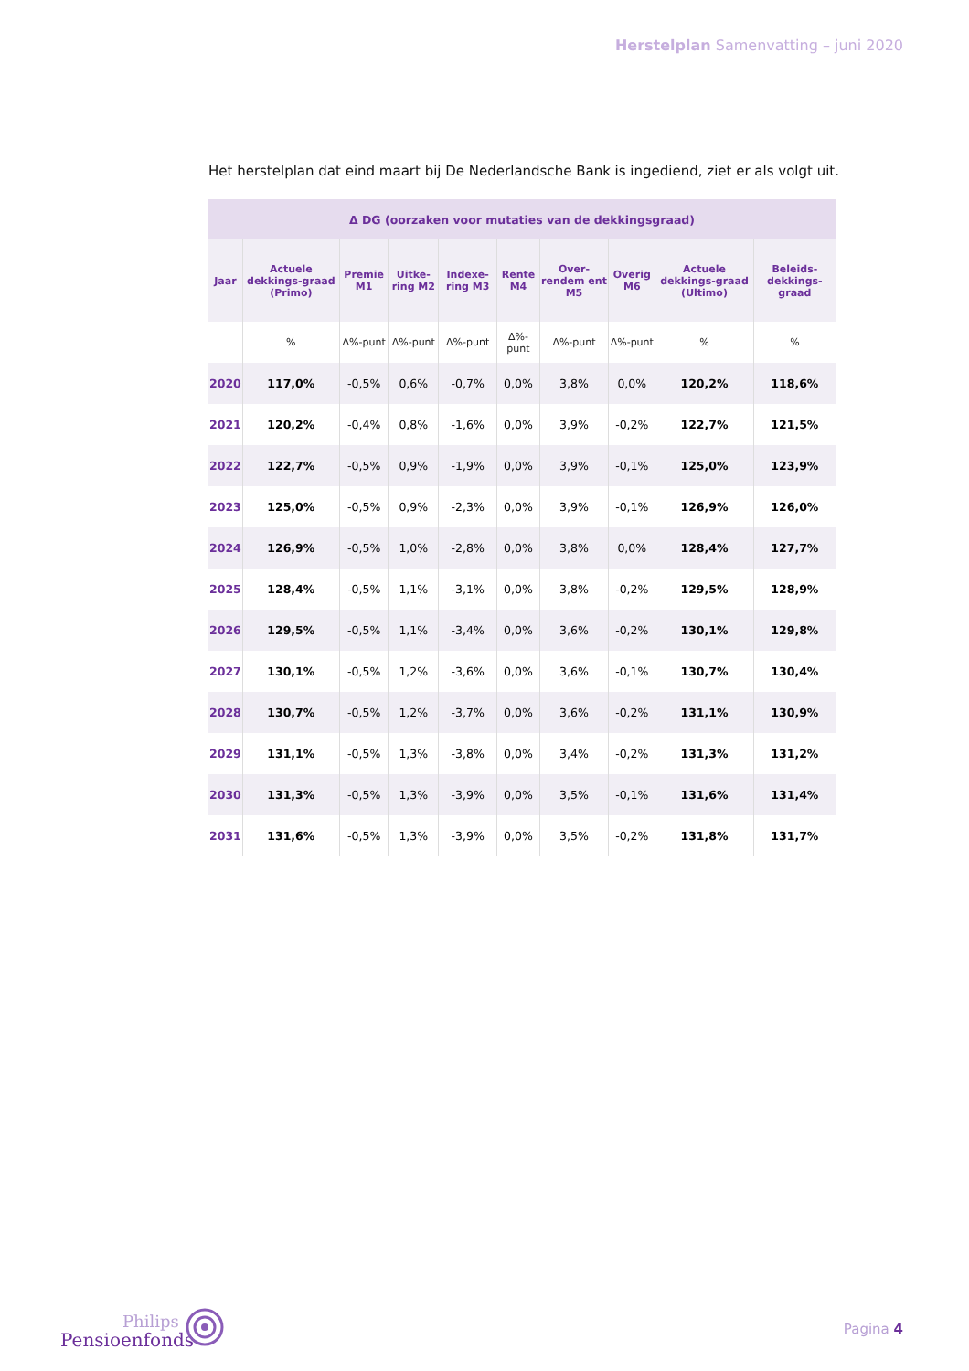Herstelplan Samenvatting – juni 2020
Het herstelplan dat eind maart bij De Nederlandsche Bank is ingediend, ziet er als volgt uit.
| Δ DG (oorzaken voor mutaties van de dekkingsgraad) | | | | | | | | | |
| --- | --- | --- | --- | --- | --- | --- | --- | --- | --- |
| Jaar | Actuele dekkings-graad (Primo) | Premie M1 | Uitke-ring M2 | Indexe-ring M3 | Rente M4 | Over-rendem ent M5 | Overig M6 | Actuele dekkings-graad (Ultimo) | Beleids-dekkings-graad |
| | % | Δ%-punt | Δ%-punt | Δ%-punt | Δ%-punt | Δ%-punt | Δ%-punt | % | % |
| 2020 | 117,0% | -0,5% | 0,6% | -0,7% | 0,0% | 3,8% | 0,0% | 120,2% | 118,6% |
| 2021 | 120,2% | -0,4% | 0,8% | -1,6% | 0,0% | 3,9% | -0,2% | 122,7% | 121,5% |
| 2022 | 122,7% | -0,5% | 0,9% | -1,9% | 0,0% | 3,9% | -0,1% | 125,0% | 123,9% |
| 2023 | 125,0% | -0,5% | 0,9% | -2,3% | 0,0% | 3,9% | -0,1% | 126,9% | 126,0% |
| 2024 | 126,9% | -0,5% | 1,0% | -2,8% | 0,0% | 3,8% | 0,0% | 128,4% | 127,7% |
| 2025 | 128,4% | -0,5% | 1,1% | -3,1% | 0,0% | 3,8% | -0,2% | 129,5% | 128,9% |
| 2026 | 129,5% | -0,5% | 1,1% | -3,4% | 0,0% | 3,6% | -0,2% | 130,1% | 129,8% |
| 2027 | 130,1% | -0,5% | 1,2% | -3,6% | 0,0% | 3,6% | -0,1% | 130,7% | 130,4% |
| 2028 | 130,7% | -0,5% | 1,2% | -3,7% | 0,0% | 3,6% | -0,2% | 131,1% | 130,9% |
| 2029 | 131,1% | -0,5% | 1,3% | -3,8% | 0,0% | 3,4% | -0,2% | 131,3% | 131,2% |
| 2030 | 131,3% | -0,5% | 1,3% | -3,9% | 0,0% | 3,5% | -0,1% | 131,6% | 131,4% |
| 2031 | 131,6% | -0,5% | 1,3% | -3,9% | 0,0% | 3,5% | -0,2% | 131,8% | 131,7% |
Philips
Pensioenfonds
Pagina 4